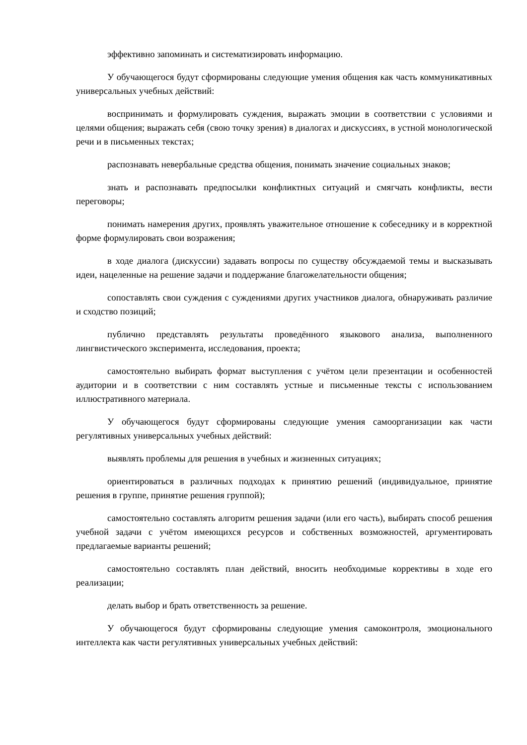эффективно запоминать и систематизировать информацию.
У обучающегося будут сформированы следующие умения общения как часть коммуникативных универсальных учебных действий:
воспринимать и формулировать суждения, выражать эмоции в соответствии с условиями и целями общения; выражать себя (свою точку зрения) в диалогах и дискуссиях, в устной монологической речи и в письменных текстах;
распознавать невербальные средства общения, понимать значение социальных знаков;
знать и распознавать предпосылки конфликтных ситуаций и смягчать конфликты, вести переговоры;
понимать намерения других, проявлять уважительное отношение к собеседнику и в корректной форме формулировать свои возражения;
в ходе диалога (дискуссии) задавать вопросы по существу обсуждаемой темы и высказывать идеи, нацеленные на решение задачи и поддержание благожелательности общения;
сопоставлять свои суждения с суждениями других участников диалога, обнаруживать различие и сходство позиций;
публично представлять результаты проведённого языкового анализа, выполненного лингвистического эксперимента, исследования, проекта;
самостоятельно выбирать формат выступления с учётом цели презентации и особенностей аудитории и в соответствии с ним составлять устные и письменные тексты с использованием иллюстративного материала.
У обучающегося будут сформированы следующие умения самоорганизации как части регулятивных универсальных учебных действий:
выявлять проблемы для решения в учебных и жизненных ситуациях;
ориентироваться в различных подходах к принятию решений (индивидуальное, принятие решения в группе, принятие решения группой);
самостоятельно составлять алгоритм решения задачи (или его часть), выбирать способ решения учебной задачи с учётом имеющихся ресурсов и собственных возможностей, аргументировать предлагаемые варианты решений;
самостоятельно составлять план действий, вносить необходимые коррективы в ходе его реализации;
делать выбор и брать ответственность за решение.
У обучающегося будут сформированы следующие умения самоконтроля, эмоционального интеллекта как части регулятивных универсальных учебных действий: